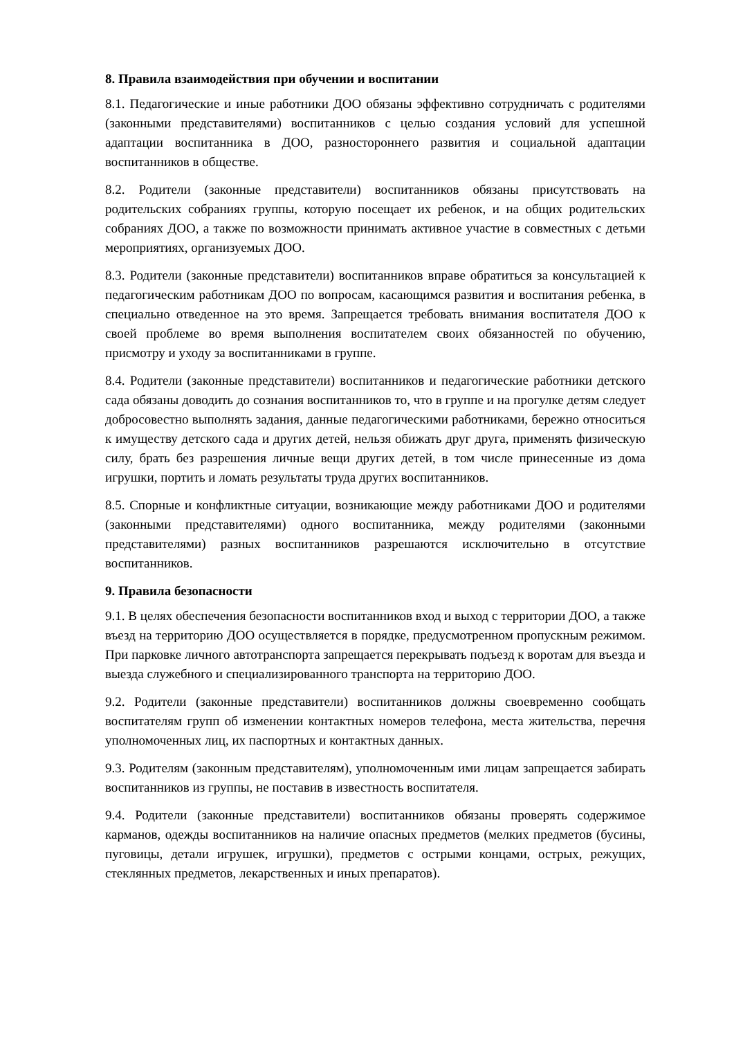8. Правила взаимодействия при обучении и воспитании
8.1. Педагогические и иные работники ДОО обязаны эффективно сотрудничать с родителями (законными представителями) воспитанников с целью создания условий для успешной адаптации воспитанника в ДОО, разностороннего развития и социальной адаптации воспитанников в обществе.
8.2. Родители (законные представители) воспитанников обязаны присутствовать на родительских собраниях группы, которую посещает их ребенок, и на общих родительских собраниях ДОО, а также по возможности принимать активное участие в совместных с детьми мероприятиях, организуемых ДОО.
8.3. Родители (законные представители) воспитанников вправе обратиться за консультацией к педагогическим работникам ДОО по вопросам, касающимся развития и воспитания ребенка, в специально отведенное на это время. Запрещается требовать внимания воспитателя ДОО к своей проблеме во время выполнения воспитателем своих обязанностей по обучению, присмотру и уходу за воспитанниками в группе.
8.4. Родители (законные представители) воспитанников и педагогические работники детского сада обязаны доводить до сознания воспитанников то, что в группе и на прогулке детям следует добросовестно выполнять задания, данные педагогическими работниками, бережно относиться к имуществу детского сада и других детей, нельзя обижать друг друга, применять физическую силу, брать без разрешения личные вещи других детей, в том числе принесенные из дома игрушки, портить и ломать результаты труда других воспитанников.
8.5. Спорные и конфликтные ситуации, возникающие между работниками ДОО и родителями (законными представителями) одного воспитанника, между родителями (законными представителями) разных воспитанников разрешаются исключительно в отсутствие воспитанников.
9. Правила безопасности
9.1. В целях обеспечения безопасности воспитанников вход и выход с территории ДОО, а также въезд на территорию ДОО осуществляется в порядке, предусмотренном пропускным режимом. При парковке личного автотранспорта запрещается перекрывать подъезд к воротам для въезда и выезда служебного и специализированного транспорта на территорию ДОО.
9.2. Родители (законные представители) воспитанников должны своевременно сообщать воспитателям групп об изменении контактных номеров телефона, места жительства, перечня уполномоченных лиц, их паспортных и контактных данных.
9.3. Родителям (законным представителям), уполномоченным ими лицам запрещается забирать воспитанников из группы, не поставив в известность воспитателя.
9.4. Родители (законные представители) воспитанников обязаны проверять содержимое карманов, одежды воспитанников на наличие опасных предметов (мелких предметов (бусины, пуговицы, детали игрушек, игрушки), предметов с острыми концами, острых, режущих, стеклянных предметов, лекарственных и иных препаратов).